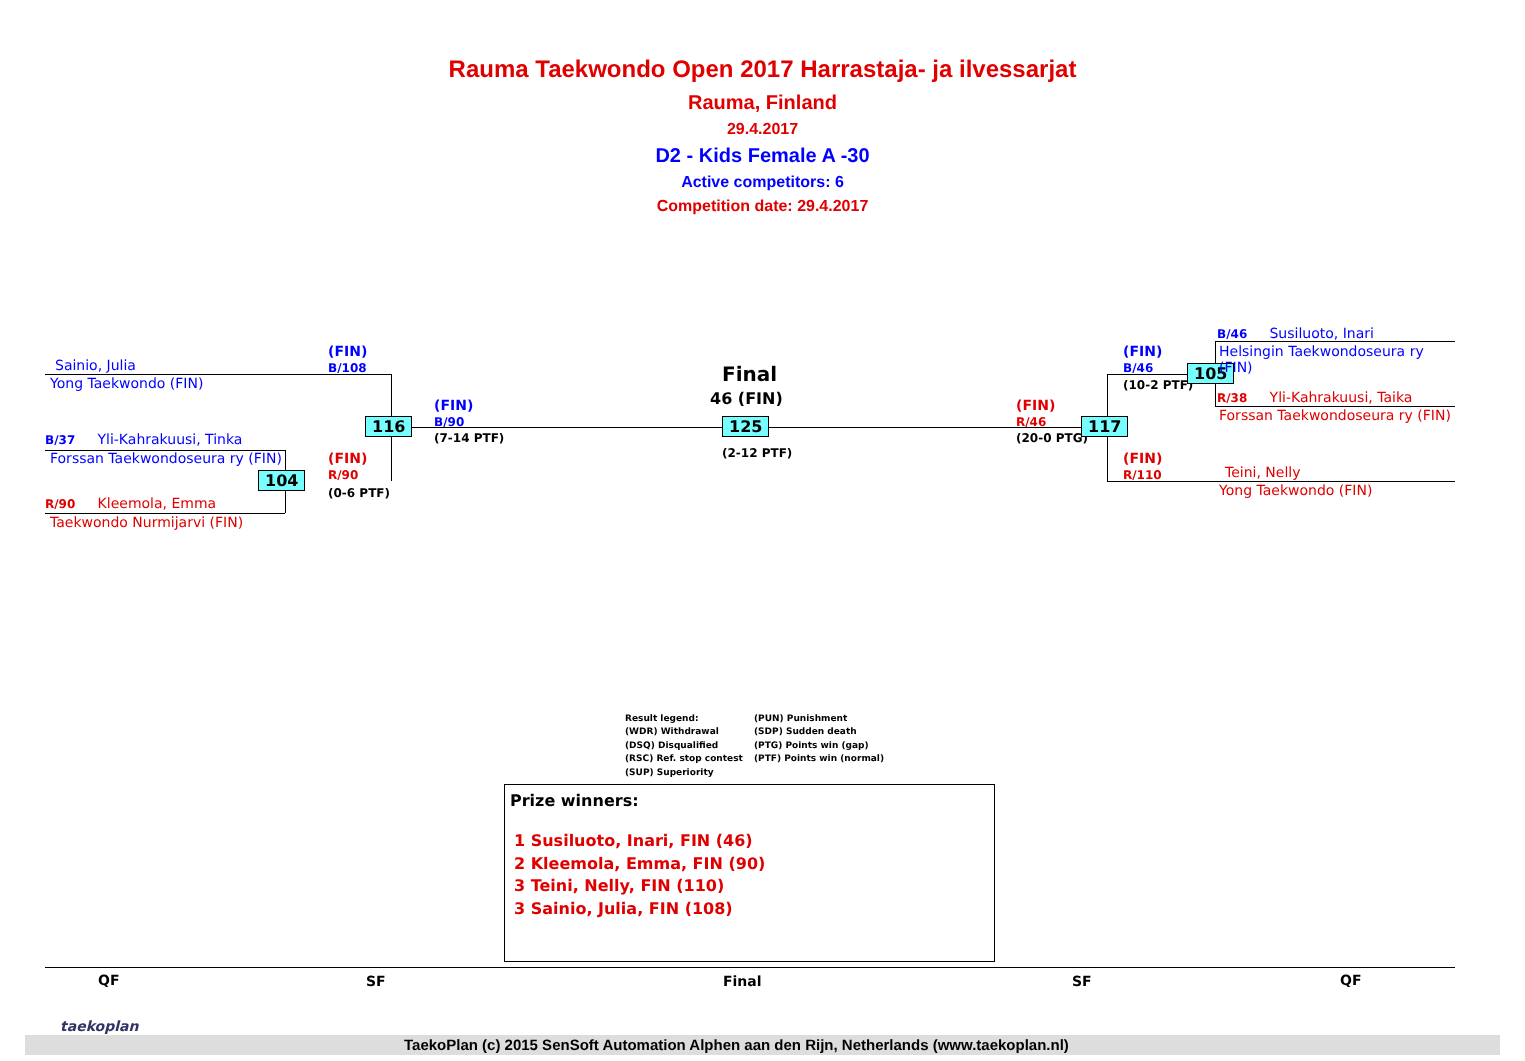Rauma Taekwondo Open 2017 Harrastaja- ja ilvessarjat
Rauma, Finland
29.4.2017
D2 - Kids Female A -30
Active competitors: 6
Competition date: 29.4.2017
Sainio, Julia
Yong Taekwondo (FIN)
B/37 Yli-Kahrakuusi, Tinka
Forssan Taekwondoseura ry (FIN)
R/90 Kleemola, Emma
Taekwondo Nurmijarvi (FIN)
(FIN)
B/108
(FIN)
R/90
(0-6 PTF)
(FIN)
B/90
(7-14 PTF)
116
104
Final
46 (FIN)
125
(2-12 PTF)
(FIN)
R/46
(20-0 PTG)
117
(FIN)
B/46
(10-2 PTF)
105
(FIN)
R/110
B/46 Susiluoto, Inari
Helsingin Taekwondoseura ry
(FIN)
R/38 Yli-Kahrakuusi, Taika
Forssan Taekwondoseura ry (FIN)
Teini, Nelly
Yong Taekwondo (FIN)
Result legend:
(WDR) Withdrawal
(DSQ) Disqualified
(RSC) Ref. stop contest
(SUP) Superiority
(PUN) Punishment
(SDP) Sudden death
(PTG) Points win (gap)
(PTF) Points win (normal)
Prize winners:
1 Susiluoto, Inari, FIN (46)
2 Kleemola, Emma, FIN (90)
3 Teini, Nelly, FIN (110)
3 Sainio, Julia, FIN (108)
QF SF Final SF QF
taekoplan
TaekoPlan (c) 2015 SenSoft Automation Alphen aan den Rijn, Netherlands (www.taekoplan.nl)